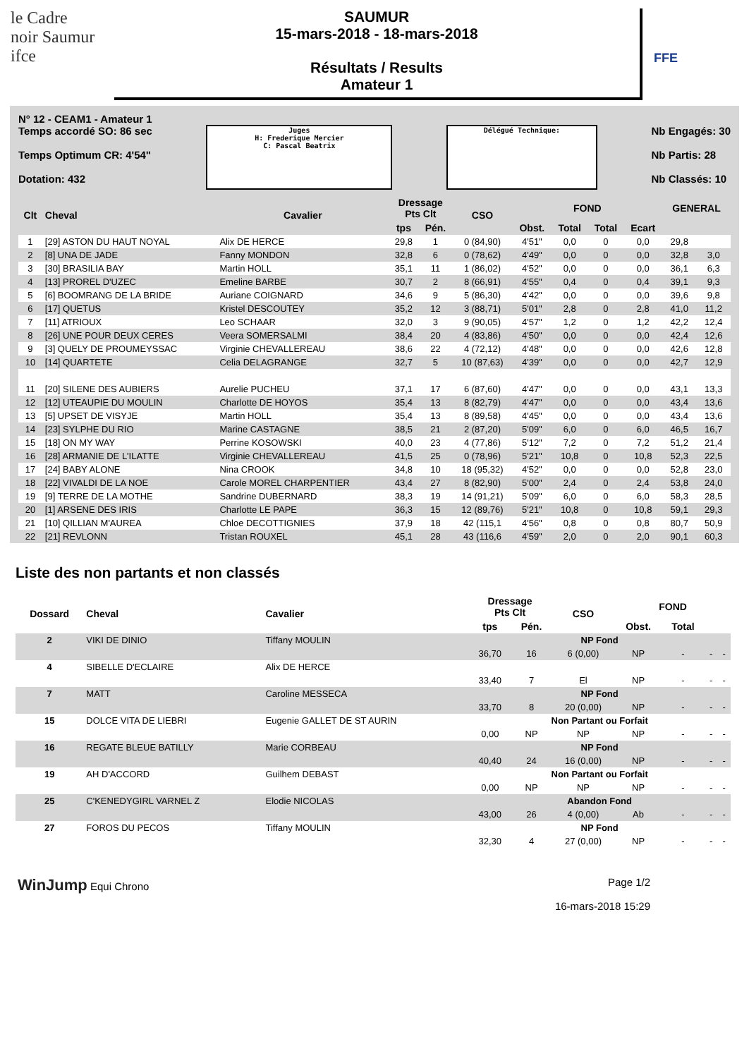le Cadre
noir Saumur
ifce
SAUMUR
15-mars-2018 - 18-mars-2018
Résultats / Results
Amateur 1
FFE
N° 12 - CEAM1 - Amateur 1
Temps accordé SO: 86 sec
Temps Optimum CR: 4'54"
Dotation: 432
Juges
H: Frederique Mercier
C: Pascal Beatrix
Délégué Technique:
Nb Engagés: 30
Nb Partis: 28
Nb Classés: 10
| Clt | Cheval | Cavalier | Dressage Pts Clt | | CSO | FOND | | | | GENERAL | |
| --- | --- | --- | --- | --- | --- | --- | --- | --- | --- | --- | --- |
| | | | tps | Pén. | | Obst. | Total | Total | Ecart | | |
| 1 | [29] ASTON DU HAUT NOYAL | Alix DE HERCE | 29,8 | 1 | 0 (84,90) | 4'51" | 0,0 | 0 | 0,0 | 29,8 | |
| 2 | [8] UNA DE JADE | Fanny MONDON | 32,8 | 6 | 0 (78,62) | 4'49" | 0,0 | 0 | 0,0 | 32,8 | 3,0 |
| 3 | [30] BRASILIA BAY | Martin HOLL | 35,1 | 11 | 1 (86,02) | 4'52" | 0,0 | 0 | 0,0 | 36,1 | 6,3 |
| 4 | [13] PROREL D'UZEC | Emeline BARBE | 30,7 | 2 | 8 (66,91) | 4'55" | 0,4 | 0 | 0,4 | 39,1 | 9,3 |
| 5 | [6] BOOMRANG DE LA BRIDE | Auriane COIGNARD | 34,6 | 9 | 5 (86,30) | 4'42" | 0,0 | 0 | 0,0 | 39,6 | 9,8 |
| 6 | [17] QUETUS | Kristel DESCOUTEY | 35,2 | 12 | 3 (88,71) | 5'01" | 2,8 | 0 | 2,8 | 41,0 | 11,2 |
| 7 | [11] ATRIOUX | Leo SCHAAR | 32,0 | 3 | 9 (90,05) | 4'57" | 1,2 | 0 | 1,2 | 42,2 | 12,4 |
| 8 | [26] UNE POUR DEUX CERES | Veera SOMERSALMI | 38,4 | 20 | 4 (83,86) | 4'50" | 0,0 | 0 | 0,0 | 42,4 | 12,6 |
| 9 | [3] QUELY DE PROUMEYSSAC | Virginie CHEVALLEREAU | 38,6 | 22 | 4 (72,12) | 4'48" | 0,0 | 0 | 0,0 | 42,6 | 12,8 |
| 10 | [14] QUARTETE | Celia DELAGRANGE | 32,7 | 5 | 10 (87,63) | 4'39" | 0,0 | 0 | 0,0 | 42,7 | 12,9 |
| 11 | [20] SILENE DES AUBIERS | Aurelie PUCHEU | 37,1 | 17 | 6 (87,60) | 4'47" | 0,0 | 0 | 0,0 | 43,1 | 13,3 |
| 12 | [12] UTEAUPIE DU MOULIN | Charlotte DE HOYOS | 35,4 | 13 | 8 (82,79) | 4'47" | 0,0 | 0 | 0,0 | 43,4 | 13,6 |
| 13 | [5] UPSET DE VISYJE | Martin HOLL | 35,4 | 13 | 8 (89,58) | 4'45" | 0,0 | 0 | 0,0 | 43,4 | 13,6 |
| 14 | [23] SYLPHE DU RIO | Marine CASTAGNE | 38,5 | 21 | 2 (87,20) | 5'09" | 6,0 | 0 | 6,0 | 46,5 | 16,7 |
| 15 | [18] ON MY WAY | Perrine KOSOWSKI | 40,0 | 23 | 4 (77,86) | 5'12" | 7,2 | 0 | 7,2 | 51,2 | 21,4 |
| 16 | [28] ARMANIE DE L'ILATTE | Virginie CHEVALLEREAU | 41,5 | 25 | 0 (78,96) | 5'21" | 10,8 | 0 | 10,8 | 52,3 | 22,5 |
| 17 | [24] BABY ALONE | Nina CROOK | 34,8 | 10 | 18 (95,32) | 4'52" | 0,0 | 0 | 0,0 | 52,8 | 23,0 |
| 18 | [22] VIVALDI DE LA NOE | Carole MOREL CHARPENTIER | 43,4 | 27 | 8 (82,90) | 5'00" | 2,4 | 0 | 2,4 | 53,8 | 24,0 |
| 19 | [9] TERRE DE LA MOTHE | Sandrine DUBERNARD | 38,3 | 19 | 14 (91,21) | 5'09" | 6,0 | 0 | 6,0 | 58,3 | 28,5 |
| 20 | [1] ARSENE DES IRIS | Charlotte LE PAPE | 36,3 | 15 | 12 (89,76) | 5'21" | 10,8 | 0 | 10,8 | 59,1 | 29,3 |
| 21 | [10] QILLIAN M'AUREA | Chloe DECOTTIGNIES | 37,9 | 18 | 42 (115,1 | 4'56" | 0,8 | 0 | 0,8 | 80,7 | 50,9 |
| 22 | [21] REVLONN | Tristan ROUXEL | 45,1 | 28 | 43 (116,6 | 4'59" | 2,0 | 0 | 2,0 | 90,1 | 60,3 |
Liste des non partants et non classés
| Dossard | Cheval | Cavalier | Dressage Pts Clt | | CSO | FOND | | | |
| --- | --- | --- | --- | --- | --- | --- | --- | --- | --- |
| | | | tps | Pén. | | Obst. | Total | | |
| 2 | VIKI DE DINIO | Tiffany MOULIN | NP Fond | | | | | | |
| | | | 36,70 | 16 | 6 (0,00) | NP | - | - | - |
| 4 | SIBELLE D'ECLAIRE | Alix DE HERCE | | | | | | | |
| | | | 33,40 | 7 | El | NP | - | - | - |
| 7 | MATT | Caroline MESSECA | NP Fond | | | | | | |
| | | | 33,70 | 8 | 20 (0,00) | NP | - | - | - |
| 15 | DOLCE VITA DE LIEBRI | Eugenie GALLET DE ST AURIN | Non Partant ou Forfait | | | | | | |
| | | | 0,00 | NP | NP | NP | - | - | - |
| 16 | REGATE BLEUE BATILLY | Marie CORBEAU | NP Fond | | | | | | |
| | | | 40,40 | 24 | 16 (0,00) | NP | - | - | - |
| 19 | AH D'ACCORD | Guilhem DEBAST | Non Partant ou Forfait | | | | | | |
| | | | 0,00 | NP | NP | NP | - | - | - |
| 25 | C'KENEDYGIRL VARNEL Z | Elodie NICOLAS | Abandon Fond | | | | | | |
| | | | 43,00 | 26 | 4 (0,00) | Ab | - | - | - |
| 27 | FOROS DU PECOS | Tiffany MOULIN | NP Fond | | | | | | |
| | | | 32,30 | 4 | 27 (0,00) | NP | - | - | - |
WinJump Equi Chrono Page 1/2
16-mars-2018 15:29